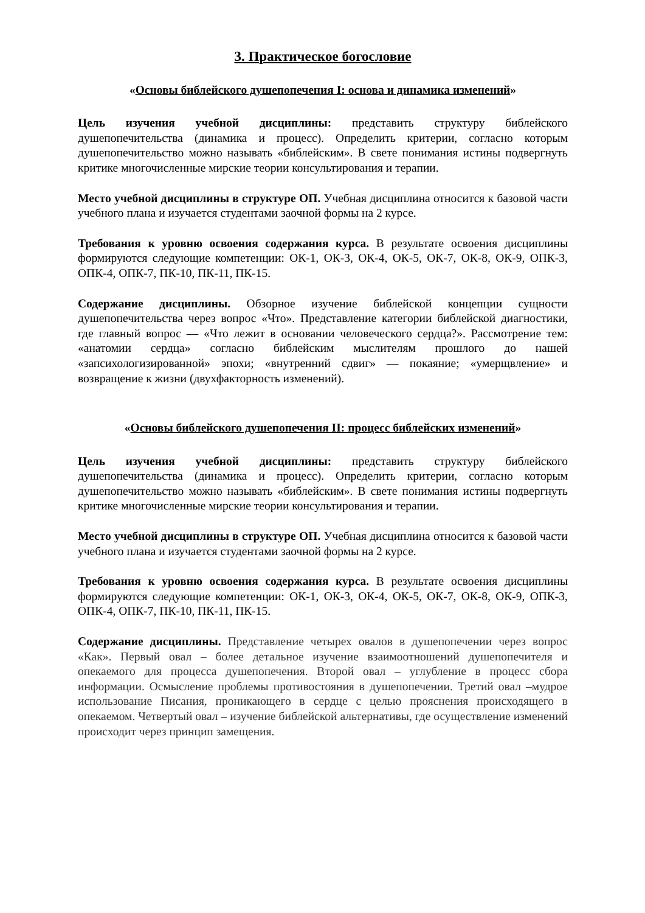3. Практическое богословие
«Основы библейского душепопечения I: основа и динамика изменений»
Цель изучения учебной дисциплины: представить структуру библейского душепопечительства (динамика и процесс). Определить критерии, согласно которым душепопечительство можно называть «библейским». В свете понимания истины подвергнуть критике многочисленные мирские теории консультирования и терапии.
Место учебной дисциплины в структуре ОП. Учебная дисциплина относится к базовой части учебного плана и изучается студентами заочной формы на 2 курсе.
Требования к уровню освоения содержания курса. В результате освоения дисциплины формируются следующие компетенции: ОК-1, ОК-3, ОК-4, ОК-5, ОК-7, ОК-8, ОК-9, ОПК-3, ОПК-4, ОПК-7, ПК-10, ПК-11, ПК-15.
Содержание дисциплины. Обзорное изучение библейской концепции сущности душепопечительства через вопрос «Что». Представление категории библейской диагностики, где главный вопрос — «Что лежит в основании человеческого сердца?». Рассмотрение тем: «анатомии сердца» согласно библейским мыслителям прошлого до нашей «запсихологизированной» эпохи; «внутренний сдвиг» — покаяние; «умерщвление» и возвращение к жизни (двухфакторность изменений).
«Основы библейского душепопечения II: процесс библейских изменений»
Цель изучения учебной дисциплины: представить структуру библейского душепопечительства (динамика и процесс). Определить критерии, согласно которым душепопечительство можно называть «библейским». В свете понимания истины подвергнуть критике многочисленные мирские теории консультирования и терапии.
Место учебной дисциплины в структуре ОП. Учебная дисциплина относится к базовой части учебного плана и изучается студентами заочной формы на 2 курсе.
Требования к уровню освоения содержания курса. В результате освоения дисциплины формируются следующие компетенции: ОК-1, ОК-3, ОК-4, ОК-5, ОК-7, ОК-8, ОК-9, ОПК-3, ОПК-4, ОПК-7, ПК-10, ПК-11, ПК-15.
Содержание дисциплины. Представление четырех овалов в душепопечении через вопрос «Как». Первый овал – более детальное изучение взаимоотношений душепопечителя и опекаемого для процесса душепопечения. Второй овал – углубление в процесс сбора информации. Осмысление проблемы противостояния в душепопечении. Третий овал –мудрое использование Писания, проникающего в сердце с целью прояснения происходящего в опекаемом. Четвертый овал – изучение библейской альтернативы, где осуществление изменений происходит через принцип замещения.